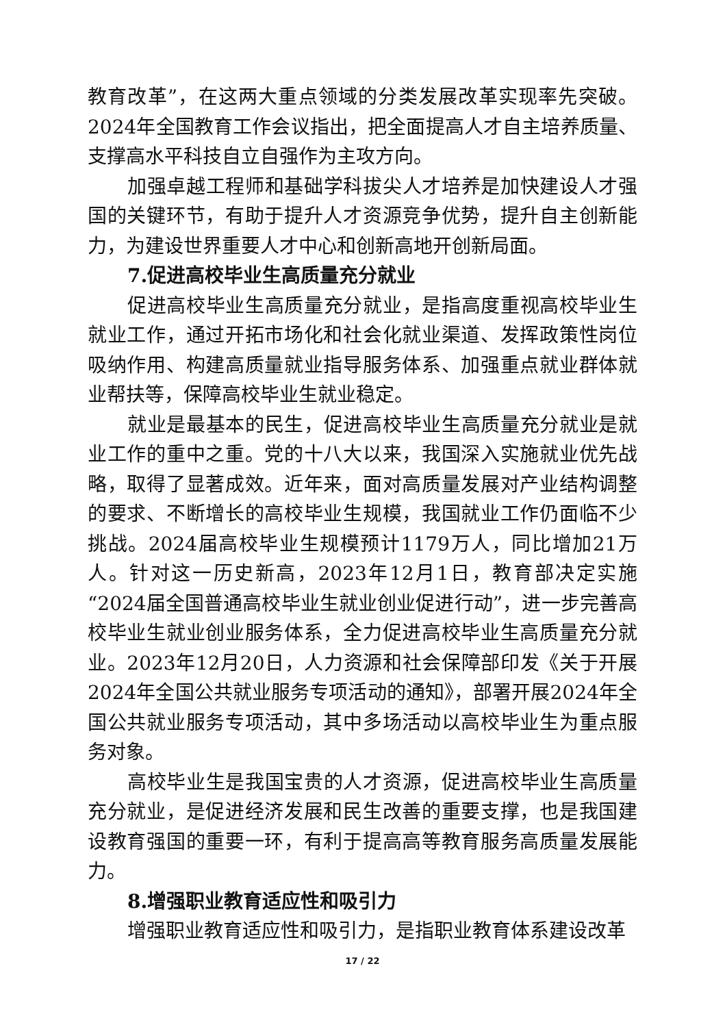教育改革”，在这两大重点领域的分类发展改革实现率先突破。2024年全国教育工作会议指出，把全面提高人才自主培养质量、支撑高水平科技自立自强作为主攻方向。
加强卓越工程师和基础学科拔尖人才培养是加快建设人才强国的关键环节，有助于提升人才资源竞争优势，提升自主创新能力，为建设世界重要人才中心和创新高地开创新局面。
7.促进高校毕业生高质量充分就业
促进高校毕业生高质量充分就业，是指高度重视高校毕业生就业工作，通过开拓市场化和社会化就业渠道、发挥政策性岗位吸纳作用、构建高质量就业指导服务体系、加强重点就业群体就业帮扶等，保障高校毕业生就业稳定。
就业是最基本的民生，促进高校毕业生高质量充分就业是就业工作的重中之重。党的十八大以来，我国深入实施就业优先战略，取得了显著成效。近年来，面对高质量发展对产业结构调整的要求、不断增长的高校毕业生规模，我国就业工作仍面临不少挑战。2024届高校毕业生规模预计1179万人，同比增加21万人。针对这一历史新高，2023年12月1日，教育部决定实施“2024届全国普通高校毕业生就业创业促进行动”，进一步完善高校毕业生就业创业服务体系，全力促进高校毕业生高质量充分就业。2023年12月20日，人力资源和社会保障部印发《关于开展2024年全国公共就业服务专项活动的通知》，部署开展2024年全国公共就业服务专项活动，其中多场活动以高校毕业生为重点服务对象。
高校毕业生是我国宝贵的人才资源，促进高校毕业生高质量充分就业，是促进经济发展和民生改善的重要支撑，也是我国建设教育强国的重要一环，有利于提高高等教育服务高质量发展能力。
8.增强职业教育适应性和吸引力
增强职业教育适应性和吸引力，是指职业教育体系建设改革
17 / 22